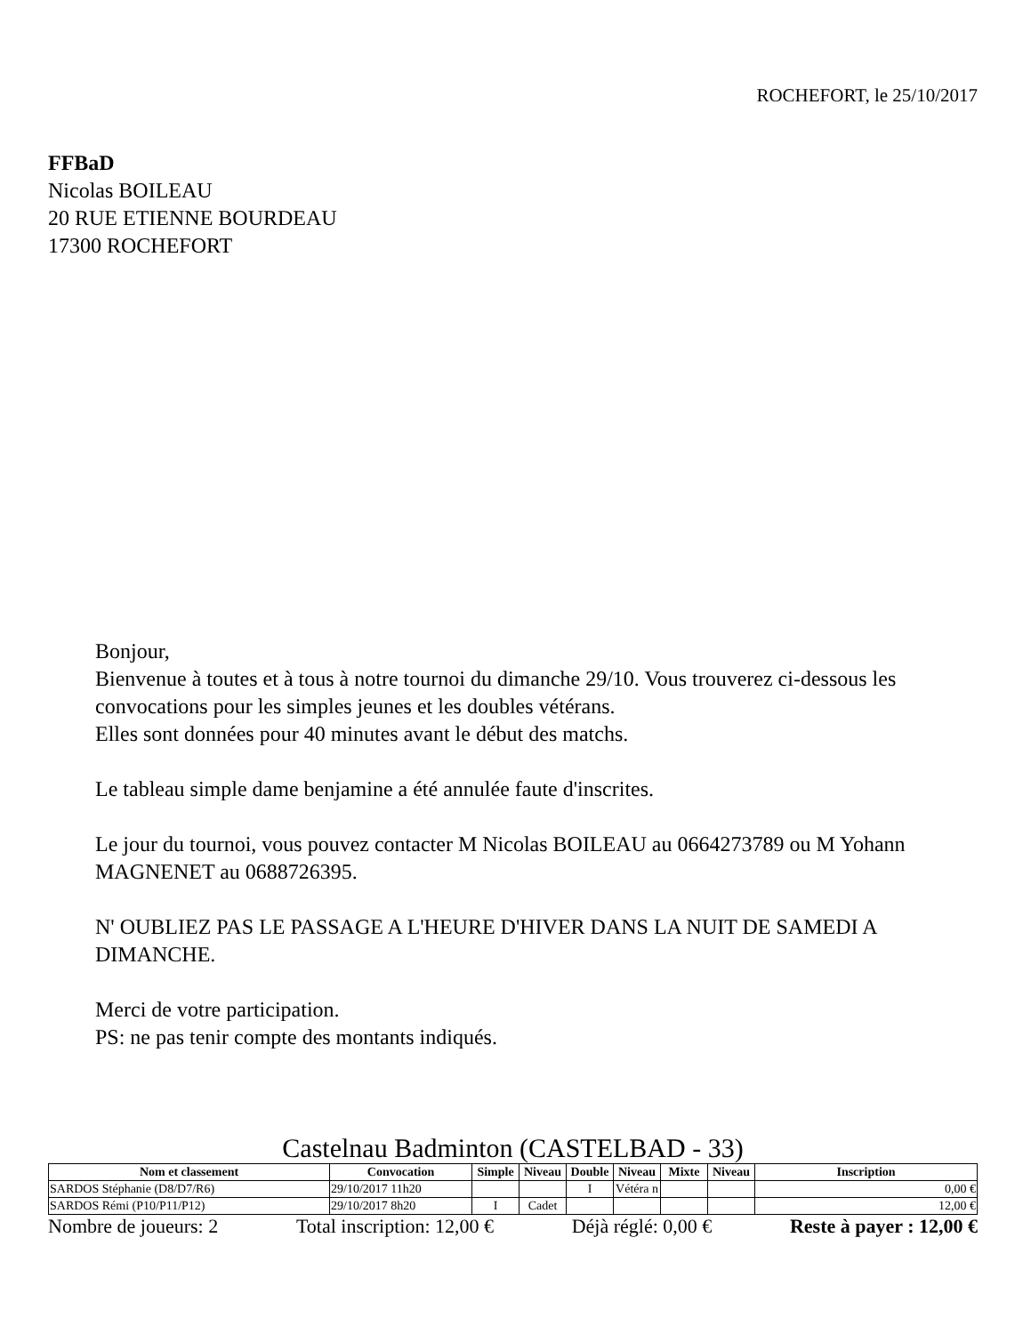ROCHEFORT, le 25/10/2017
FFBaD
Nicolas BOILEAU
20 RUE ETIENNE BOURDEAU
17300 ROCHEFORT
Bonjour,
Bienvenue à toutes et à tous à notre tournoi du dimanche 29/10. Vous trouverez ci-dessous les convocations pour les simples jeunes et les doubles vétérans.
Elles sont données pour 40 minutes avant le début des matchs.
Le tableau simple dame benjamine a été annulée faute d'inscrites.
Le jour du tournoi, vous pouvez contacter M Nicolas BOILEAU au 0664273789 ou M Yohann MAGNENET au 0688726395.
N' OUBLIEZ PAS LE PASSAGE A L'HEURE D'HIVER DANS LA NUIT DE SAMEDI A DIMANCHE.
Merci de votre participation.
PS: ne pas tenir compte des montants indiqués.
Castelnau Badminton (CASTELBAD - 33)
| Nom et classement | Convocation | Simple | Niveau | Double | Niveau | Mixte | Niveau | Inscription |
| --- | --- | --- | --- | --- | --- | --- | --- | --- |
| SARDOS Stéphanie (D8/D7/R6) | 29/10/2017 11h20 | | | I | Vétéra n | | | 0,00 € |
| SARDOS Rémi (P10/P11/P12) | 29/10/2017 8h20 | I | Cadet | | | | | 12,00 € |
Nombre de joueurs: 2 Total inscription: 12,00 € Déjà réglé: 0,00 € Reste à payer : 12,00 €